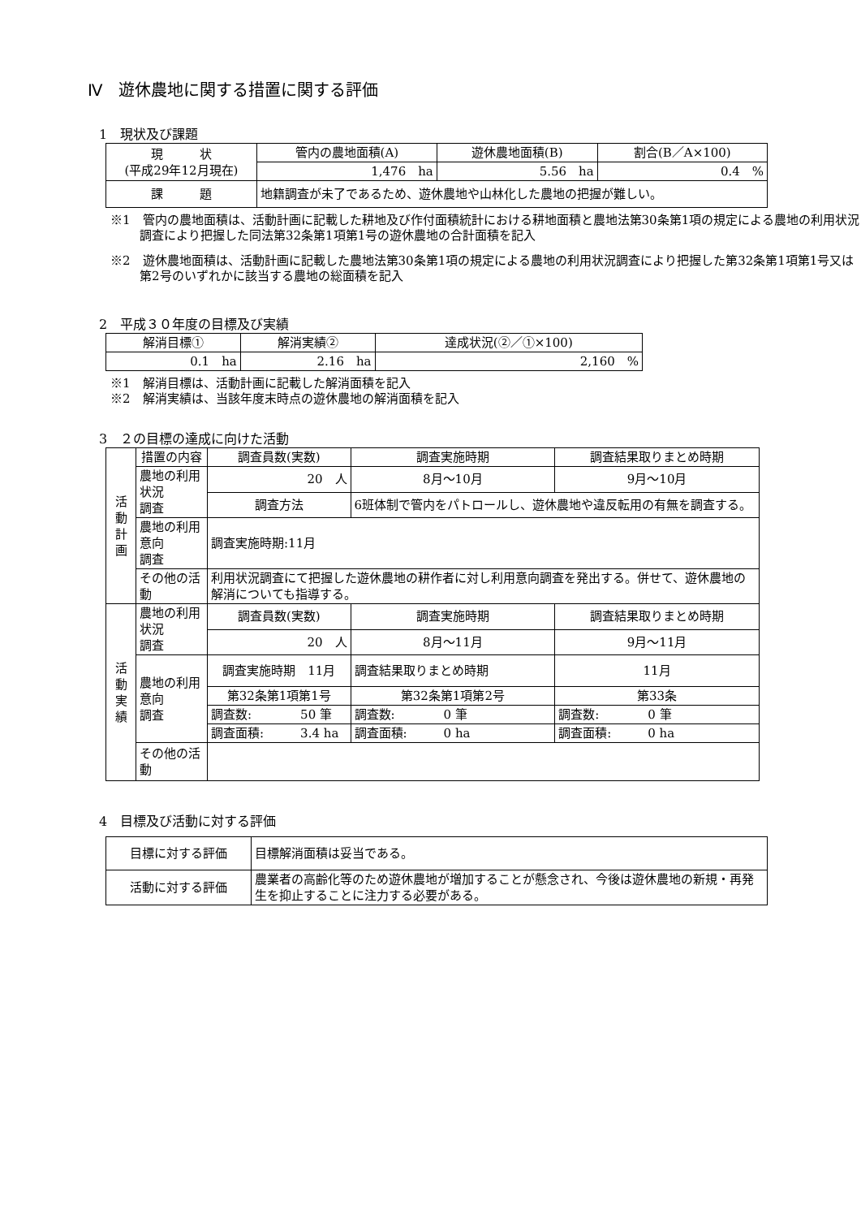Ⅳ　遊休農地に関する措置に関する評価
1　現状及び課題
| 現 状 (平成29年12月現在) | 管内の農地面積(A) | 遊休農地面積(B) | 割合(B／A×100) |
| --- | --- | --- | --- |
| | 1,476 ha | 5.56 ha | 0.4 % |
| 課 題 | 地籍調査が未了であるため、遊休農地や山林化した農地の把握が難しい。 | | |
※1　管内の農地面積は、活動計画に記載した耕地及び作付面積統計における耕地面積と農地法第30条第1項の規定による農地の利用状況調査により把握した同法第32条第1項第1号の遊休農地の合計面積を記入
※2　遊休農地面積は、活動計画に記載した農地法第30条第1項の規定による農地の利用状況調査により把握した第32条第1項第1号又は第2号のいずれかに該当する農地の総面積を記入
2　平成３０年度の目標及び実績
| 解消目標① | 解消実績② | 達成状況(②／①×100) |
| --- | --- | --- |
| 0.1 ha | 2.16 ha | 2,160 % |
※1　解消目標は、活動計画に記載した解消面積を記入
※2　解消実績は、当該年度末時点の遊休農地の解消面積を記入
3　２の目標の達成に向けた活動
| 活 動 計 画 | 措置の内容 | 調査員数(実数) | | 調査実施時期 | 調査結果取りまとめ時期 |
| | 農地の利用状況 調査 | 20 人 | | 8月～10月 | 9月～10月 |
| | | 調査方法 | 6班体制で管内をパトロールし、遊休農地や違反転用の有無を調査する。 | | |
| | 農地の利用意向 調査 | 調査実施時期:11月 | | | |
| | その他の活動 | 利用状況調査にて把握した遊休農地の耕作者に対し利用意向調査を発出する。併せて、遊休農地の解消についても指導する。 | | | |
| 活 動 実 績 | 農地の利用状況 調査 | 調査員数(実数) | | 調査実施時期 | 調査結果取りまとめ時期 |
| | | 20 人 | | 8月～11月 | 9月～11月 |
| | 農地の利用意向 調査 | 調査実施時期 11月 | | 調査結果取りまとめ時期 | 11月 |
| | | 第32条第1項第1号 | | 第32条第1項第2号 | 第33条 |
| | | 調査数: 50 筆 | | 調査数: 0 筆 | 調査数: 0 筆 |
| | | 調査面積: 3.4 ha | | 調査面積: 0 ha | 調査面積: 0 ha |
| | その他の活動 | | | | |
4　目標及び活動に対する評価
| 目標に対する評価 | 目標解消面積は妥当である。 |
| 活動に対する評価 | 農業者の高齢化等のため遊休農地が増加することが懸念され、今後は遊休農地の新規・再発生を抑止することに注力する必要がある。 |